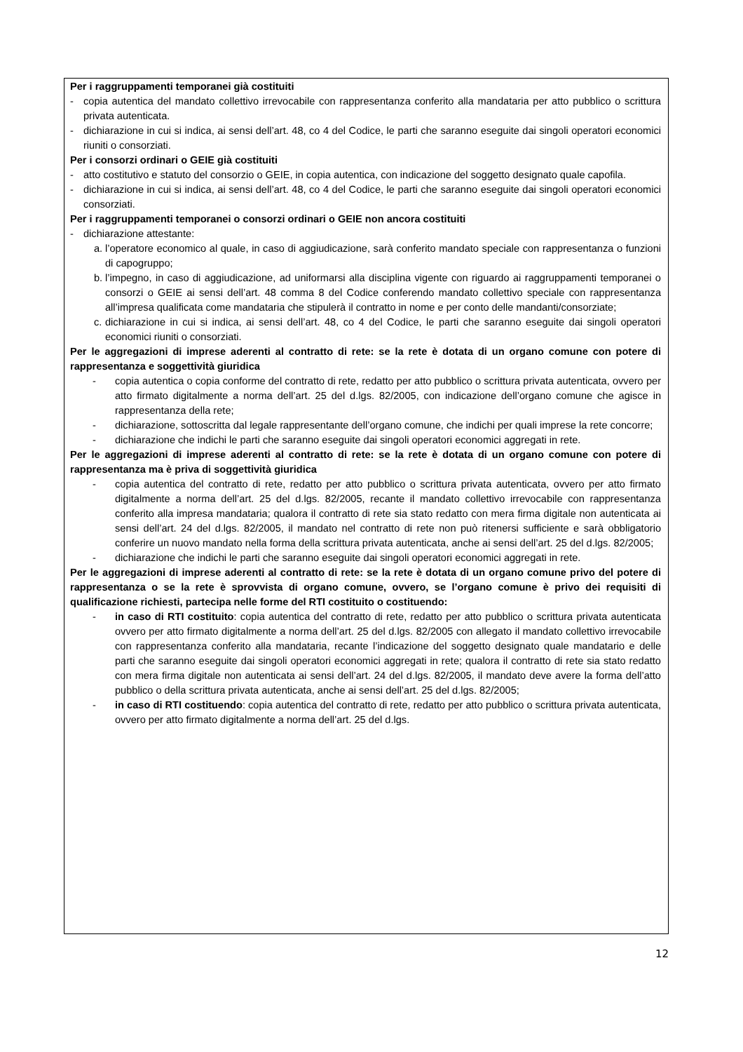Per i raggruppamenti temporanei già costituiti
- copia autentica del mandato collettivo irrevocabile con rappresentanza conferito alla mandataria per atto pubblico o scrittura privata autenticata.
- dichiarazione in cui si indica, ai sensi dell’art. 48, co 4 del Codice, le parti che saranno eseguite dai singoli operatori economici riuniti o consorziati.
Per i consorzi ordinari o GEIE già costituiti
- atto costitutivo e statuto del consorzio o GEIE, in copia autentica, con indicazione del soggetto designato quale capofila.
- dichiarazione in cui si indica, ai sensi dell’art. 48, co 4 del Codice, le parti che saranno eseguite dai singoli operatori economici consorziati.
Per i raggruppamenti temporanei o consorzi ordinari o GEIE non ancora costituiti
- dichiarazione attestante:
a.
l’operatore economico al quale, in caso di aggiudicazione, sarà conferito mandato speciale con rappresentanza o funzioni di capogruppo;
b.
l’impegno, in caso di aggiudicazione, ad uniformarsi alla disciplina vigente con riguardo ai raggruppamenti temporanei o consorzi o GEIE ai sensi dell’art. 48 comma 8 del Codice conferendo mandato collettivo speciale con rappresentanza all’impresa qualificata come mandataria che stipulerà il contratto in nome e per conto delle mandanti/consorziate;
c.
dichiarazione in cui si indica, ai sensi dell’art. 48, co 4 del Codice, le parti che saranno eseguite dai singoli operatori economici riuniti o consorziati.
Per le aggregazioni di imprese aderenti al contratto di rete: se la rete è dotata di un organo comune con potere di rappresentanza e soggettività giuridica
- copia autentica o copia conforme del contratto di rete, redatto per atto pubblico o scrittura privata autenticata, ovvero per atto firmato digitalmente a norma dell’art. 25 del d.lgs. 82/2005, con indicazione dell’organo comune che agisce in rappresentanza della rete;
- dichiarazione, sottoscritta dal legale rappresentante dell’organo comune, che indichi per quali imprese la rete concorre;
- dichiarazione che indichi le parti che saranno eseguite dai singoli operatori economici aggregati in rete.
Per le aggregazioni di imprese aderenti al contratto di rete: se la rete è dotata di un organo comune con potere di rappresentanza ma è priva di soggettività giuridica
- copia autentica del contratto di rete, redatto per atto pubblico o scrittura privata autenticata, ovvero per atto firmato digitalmente a norma dell’art. 25 del d.lgs. 82/2005, recante il mandato collettivo irrevocabile con rappresentanza conferito alla impresa mandataria; qualora il contratto di rete sia stato redatto con mera firma digitale non autenticata ai sensi dell’art. 24 del d.lgs. 82/2005, il mandato nel contratto di rete non può ritenersi sufficiente e sarà obbligatorio conferire un nuovo mandato nella forma della scrittura privata autenticata, anche ai sensi dell’art. 25 del d.lgs. 82/2005;
- dichiarazione che indichi le parti che saranno eseguite dai singoli operatori economici aggregati in rete.
Per le aggregazioni di imprese aderenti al contratto di rete: se la rete è dotata di un organo comune privo del potere di rappresentanza o se la rete è sprovvista di organo comune, ovvero, se l’organo comune è privo dei requisiti di qualificazione richiesti, partecipa nelle forme del RTI costituito o costituendo:
- in caso di RTI costituito: copia autentica del contratto di rete, redatto per atto pubblico o scrittura privata autenticata ovvero per atto firmato digitalmente a norma dell’art. 25 del d.lgs. 82/2005 con allegato il mandato collettivo irrevocabile con rappresentanza conferito alla mandataria, recante l’indicazione del soggetto designato quale mandatario e delle parti che saranno eseguite dai singoli operatori economici aggregati in rete; qualora il contratto di rete sia stato redatto con mera firma digitale non autenticata ai sensi dell’art. 24 del d.lgs. 82/2005, il mandato deve avere la forma dell’atto pubblico o della scrittura privata autenticata, anche ai sensi dell’art. 25 del d.lgs. 82/2005;
- in caso di RTI costituendo: copia autentica del contratto di rete, redatto per atto pubblico o scrittura privata autenticata, ovvero per atto firmato digitalmente a norma dell’art. 25 del d.lgs.
12